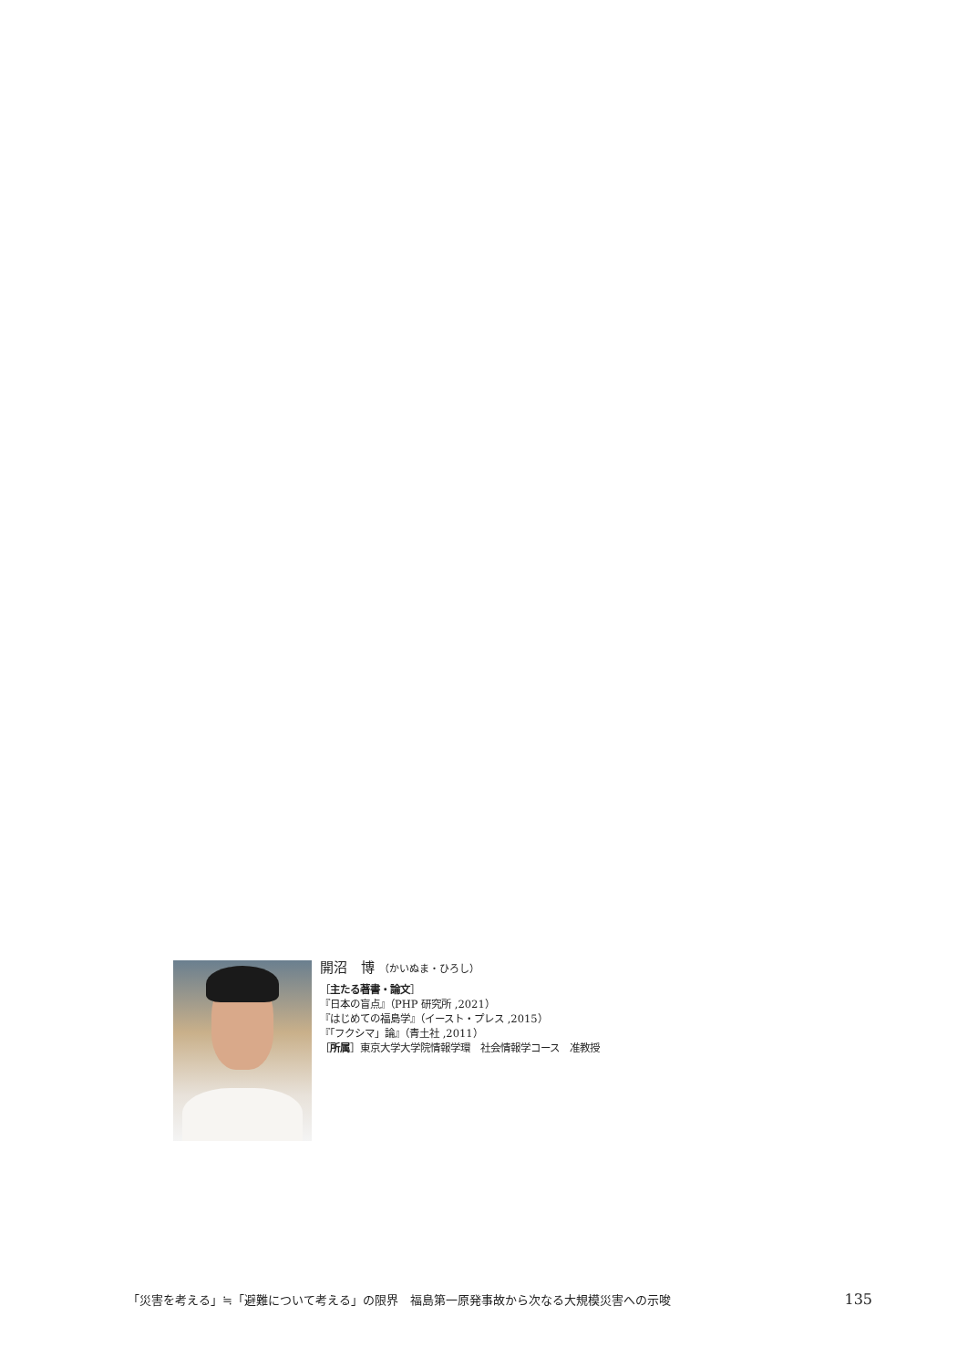開沼　博 （かいぬま・ひろし）
［主たる著書・論文］
『日本の盲点』（PHP 研究所 ,2021）
『はじめての福島学』（イースト・プレス ,2015）
『「フクシマ」論』（青土社 ,2011）
［所属］東京大学大学院情報学環　社会情報学コース　准教授
「災害を考える」≒「避難について考える」の限界　福島第一原発事故から次なる大規模災害への示唆 135